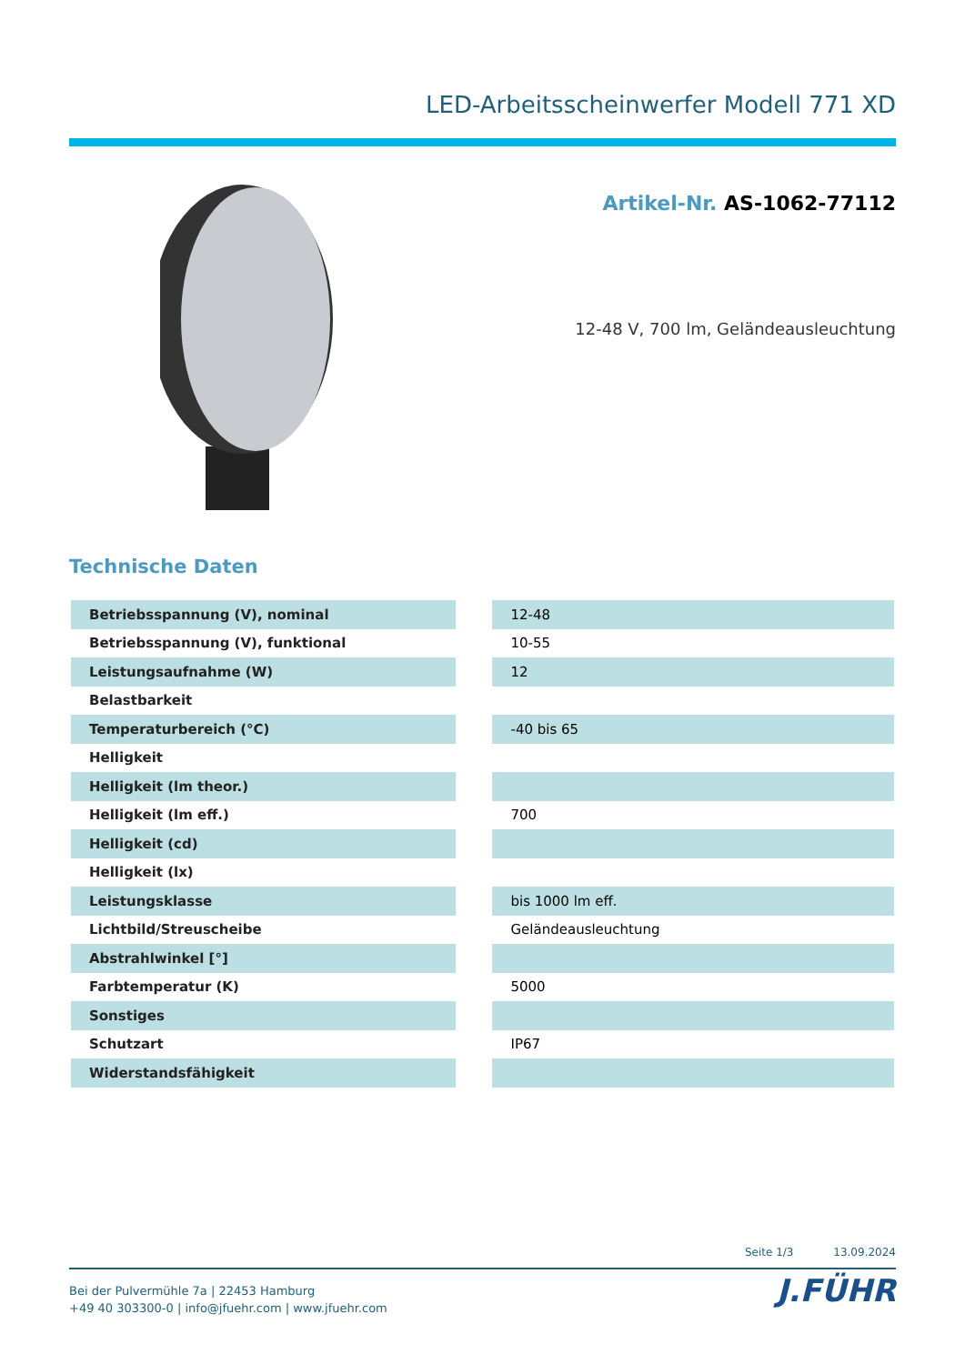LED-Arbeitsscheinwerfer Modell 771 XD
Artikel-Nr. AS-1062-77112
12-48 V, 700 lm, Geländeausleuchtung
Technische Daten
| Betriebsspannung (V), nominal | | 12-48 |
| Betriebsspannung (V), funktional | | 10-55 |
| Leistungsaufnahme (W) | | 12 |
| Belastbarkeit | | |
| Temperaturbereich (°C) | | -40 bis 65 |
| Helligkeit | | |
| Helligkeit (lm theor.) | | |
| Helligkeit (lm eff.) | | 700 |
| Helligkeit (cd) | | |
| Helligkeit (lx) | | |
| Leistungsklasse | | bis 1000 lm eff. |
| Lichtbild/Streuscheibe | | Geländeausleuchtung |
| Abstrahlwinkel [°] | | |
| Farbtemperatur (K) | | 5000 |
| Sonstiges | | |
| Schutzart | | IP67 |
| Widerstandsfähigkeit | | |
Seite 1/3 13.09.2024
Bei der Pulvermühle 7a | 22453 Hamburg
+49 40 303300-0 | info@jfuehr.com | www.jfuehr.com
J.FÜHR